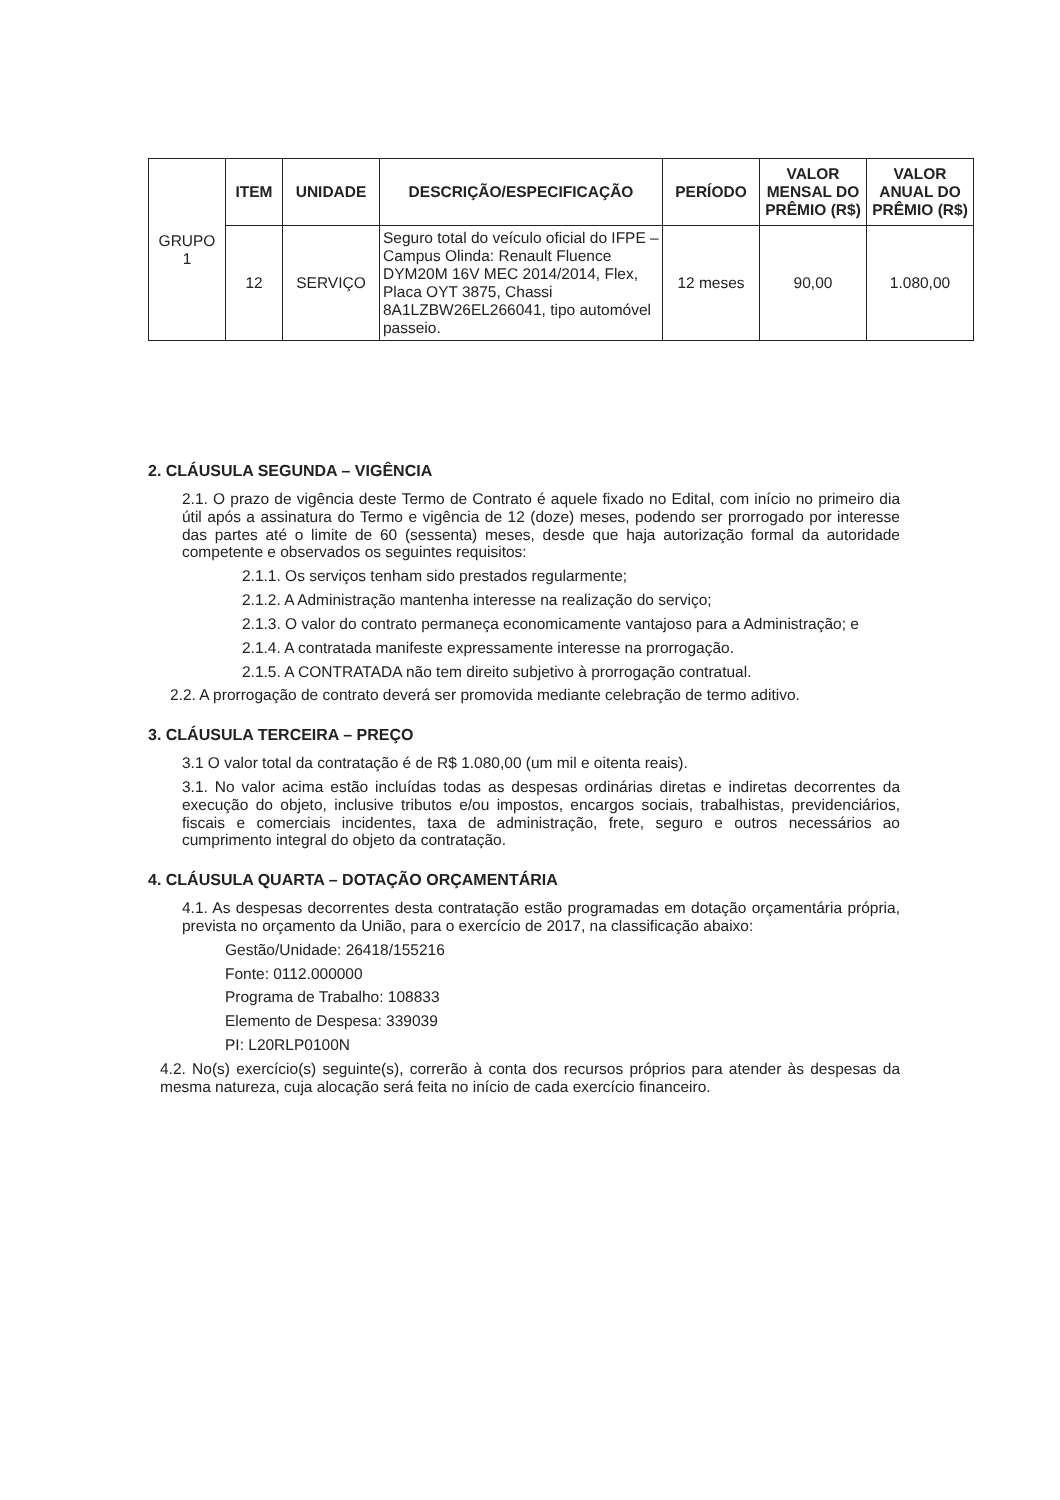| GRUPO 1 | ITEM | UNIDADE | DESCRIÇÃO/ESPECIFICAÇÃO | PERÍODO | VALOR MENSAL DO PRÊMIO (R$) | VALOR ANUAL DO PRÊMIO (R$) |
| | 12 | SERVIÇO | Seguro total do veículo oficial do IFPE – Campus Olinda: Renault Fluence DYM20M 16V MEC 2014/2014, Flex, Placa OYT 3875, Chassi 8A1LZBW26EL266041, tipo automóvel passeio. | 12 meses | 90,00 | 1.080,00 |
2. CLÁUSULA SEGUNDA – VIGÊNCIA
2.1. O prazo de vigência deste Termo de Contrato é aquele fixado no Edital, com início no primeiro dia útil após a assinatura do Termo e vigência de 12 (doze) meses, podendo ser prorrogado por interesse das partes até o limite de 60 (sessenta) meses, desde que haja autorização formal da autoridade competente e observados os seguintes requisitos:
2.1.1. Os serviços tenham sido prestados regularmente;
2.1.2. A Administração mantenha interesse na realização do serviço;
2.1.3. O valor do contrato permaneça economicamente vantajoso para a Administração; e
2.1.4. A contratada manifeste expressamente interesse na prorrogação.
2.1.5. A CONTRATADA não tem direito subjetivo à prorrogação contratual.
2.2. A prorrogação de contrato deverá ser promovida mediante celebração de termo aditivo.
3. CLÁUSULA TERCEIRA – PREÇO
3.1 O valor total da contratação é de R$ 1.080,00 (um mil e oitenta reais).
3.1. No valor acima estão incluídas todas as despesas ordinárias diretas e indiretas decorrentes da execução do objeto, inclusive tributos e/ou impostos, encargos sociais, trabalhistas, previdenciários, fiscais e comerciais incidentes, taxa de administração, frete, seguro e outros necessários ao cumprimento integral do objeto da contratação.
4. CLÁUSULA QUARTA – DOTAÇÃO ORÇAMENTÁRIA
4.1. As despesas decorrentes desta contratação estão programadas em dotação orçamentária própria, prevista no orçamento da União, para o exercício de 2017, na classificação abaixo:
Gestão/Unidade: 26418/155216
Fonte: 0112.000000
Programa de Trabalho: 108833
Elemento de Despesa: 339039
PI: L20RLP0100N
4.2. No(s) exercício(s) seguinte(s), correrão à conta dos recursos próprios para atender às despesas da mesma natureza, cuja alocação será feita no início de cada exercício financeiro.